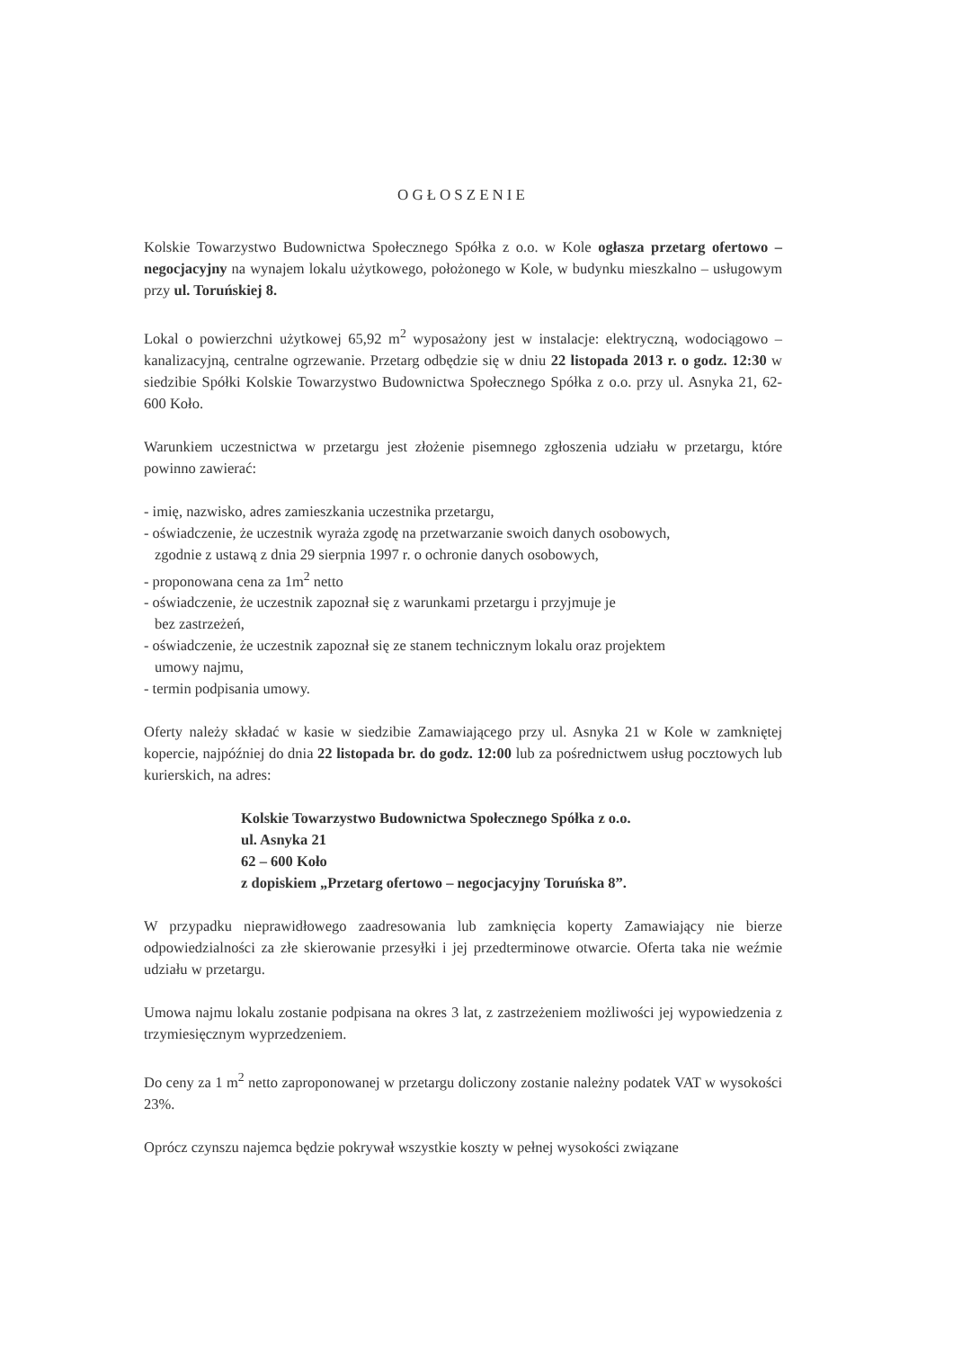OGŁOSZENIE
Kolskie Towarzystwo Budownictwa Społecznego Spółka z o.o. w Kole ogłasza przetarg ofertowo – negocjacyjny na wynajem lokalu użytkowego, położonego w Kole, w budynku mieszkalno – usługowym przy ul. Toruńskiej 8.
Lokal o powierzchni użytkowej 65,92 m<sup>2</sup> wyposażony jest w instalacje: elektryczną, wodociągowo – kanalizacyjną, centralne ogrzewanie. Przetarg odbędzie się w dniu 22 listopada 2013 r. o godz. 12:30 w siedzibie Spółki Kolskie Towarzystwo Budownictwa Społecznego Spółka z o.o. przy ul. Asnyka 21, 62-600 Koło.
Warunkiem uczestnictwa w przetargu jest złożenie pisemnego zgłoszenia udziału w przetargu, które powinno zawierać:
- imię, nazwisko, adres zamieszkania uczestnika przetargu,
- oświadczenie, że uczestnik wyraża zgodę na przetwarzanie swoich danych osobowych,
zgodnie z ustawą z dnia 29 sierpnia 1997 r. o ochronie danych osobowych,
- proponowana cena za 1m<sup>2</sup> netto
- oświadczenie, że uczestnik zapoznał się z warunkami przetargu i przyjmuje je
bez zastrzeżeń,
- oświadczenie, że uczestnik zapoznał się ze stanem technicznym lokalu oraz projektem
umowy najmu,
- termin podpisania umowy.
Oferty należy składać w kasie w siedzibie Zamawiającego przy ul. Asnyka 21 w Kole w zamkniętej kopercie, najpóźniej do dnia 22 listopada br. do godz. 12:00 lub za pośrednictwem usług pocztowych lub kurierskich, na adres:
Kolskie Towarzystwo Budownictwa Społecznego Spółka z o.o.
ul. Asnyka 21
62 – 600 Koło
z dopiskiem „Przetarg ofertowo – negocjacyjny Toruńska 8”.
W przypadku nieprawidłowego zaadresowania lub zamknięcia koperty Zamawiający nie bierze odpowiedzialności za złe skierowanie przesyłki i jej przedterminowe otwarcie. Oferta taka nie weźmie udziału w przetargu.
Umowa najmu lokalu zostanie podpisana na okres 3 lat, z zastrzeżeniem możliwości jej wypowiedzenia z trzymiesięcznym wyprzedzeniem.
Do ceny za 1 m<sup>2</sup> netto zaproponowanej w przetargu doliczony zostanie należny podatek VAT w wysokości 23%.
Oprócz czynszu najemca będzie pokrywał wszystkie koszty w pełnej wysokości związane